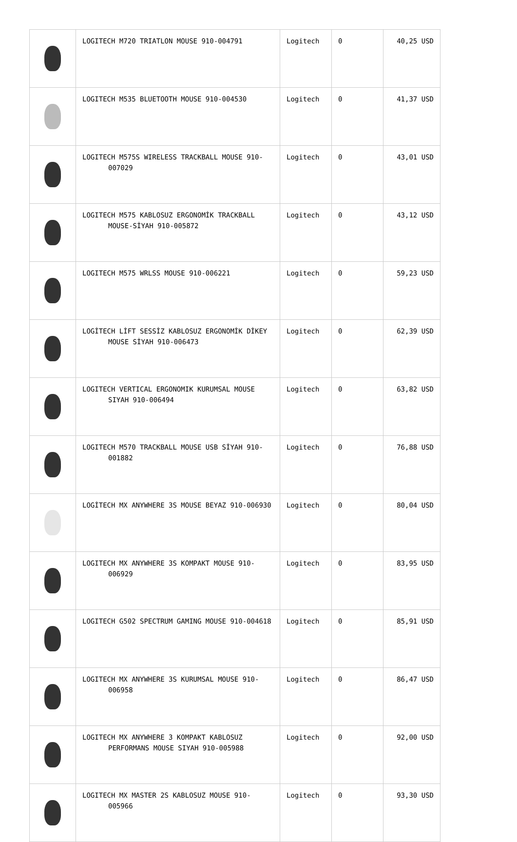| | LOGITECH M720 TRIATLON MOUSE 910-004791 | Logitech | 0 | 40,25 USD |
| | LOGITECH M535 BLUETOOTH MOUSE 910-004530 | Logitech | 0 | 41,37 USD |
| | LOGITECH M575S WIRELESS TRACKBALL MOUSE 910-007029 | Logitech | 0 | 43,01 USD |
| | LOGITECH M575 KABLOSUZ ERGONOMİK TRACKBALL MOUSE-SİYAH 910-005872 | Logitech | 0 | 43,12 USD |
| | LOGITECH M575 WRLSS MOUSE 910-006221 | Logitech | 0 | 59,23 USD |
| | LOGİTECH LİFT SESSİZ KABLOSUZ ERGONOMİK DİKEY MOUSE SİYAH 910-006473 | Logitech | 0 | 62,39 USD |
| | LOGITECH VERTICAL ERGONOMIK KURUMSAL MOUSE SIYAH 910-006494 | Logitech | 0 | 63,82 USD |
| | LOGITECH M570 TRACKBALL MOUSE USB SİYAH 910-001882 | Logitech | 0 | 76,88 USD |
| | LOGİTECH MX ANYWHERE 3S MOUSE BEYAZ 910-006930 | Logitech | 0 | 80,04 USD |
| | LOGITECH MX ANYWHERE 3S KOMPAKT MOUSE 910-006929 | Logitech | 0 | 83,95 USD |
| | LOGITECH G502 SPECTRUM GAMING MOUSE 910-004618 | Logitech | 0 | 85,91 USD |
| | LOGITECH MX ANYWHERE 3S KURUMSAL MOUSE 910-006958 | Logitech | 0 | 86,47 USD |
| | LOGITECH MX ANYWHERE 3 KOMPAKT KABLOSUZ PERFORMANS MOUSE SIYAH 910-005988 | Logitech | 0 | 92,00 USD |
| | LOGITECH MX MASTER 2S KABLOSUZ MOUSE 910-005966 | Logitech | 0 | 93,30 USD |